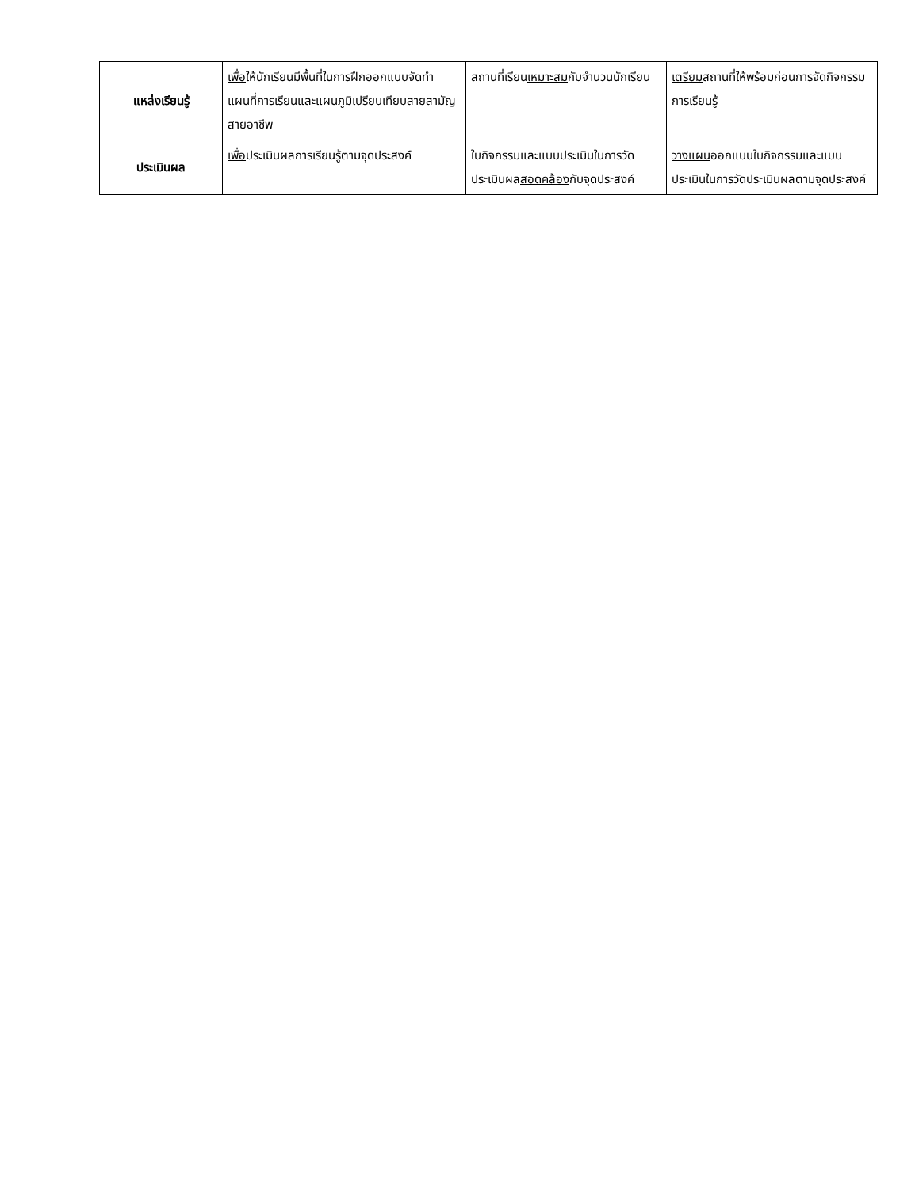| แหล่งเรียนรู้ | เพื่อ ให้นักเรียนมีพื้นที่ในการฝึกออกแบบจัดทำแผนที่การเรียนและแผนภูมิเปรียบเทียบสายสามัญสายอาชีพ | สถานที่เรียน เหมาะสม กับจำนวนนักเรียน | เตรียม สถานที่ให้พร้อมก่อนการจัดกิจกรรมการเรียนรู้ |
| ประเมินผล | เพื่อ ประเมินผลการเรียนรู้ตามจุดประสงค์ | ใบกิจกรรมและแบบประเมินในการวัดประเมินผล สอดคล้อง กับจุดประสงค์ | วางแผน ออกแบบใบกิจกรรมและแบบประเมินในการวัดประเมินผลตามจุดประสงค์ |